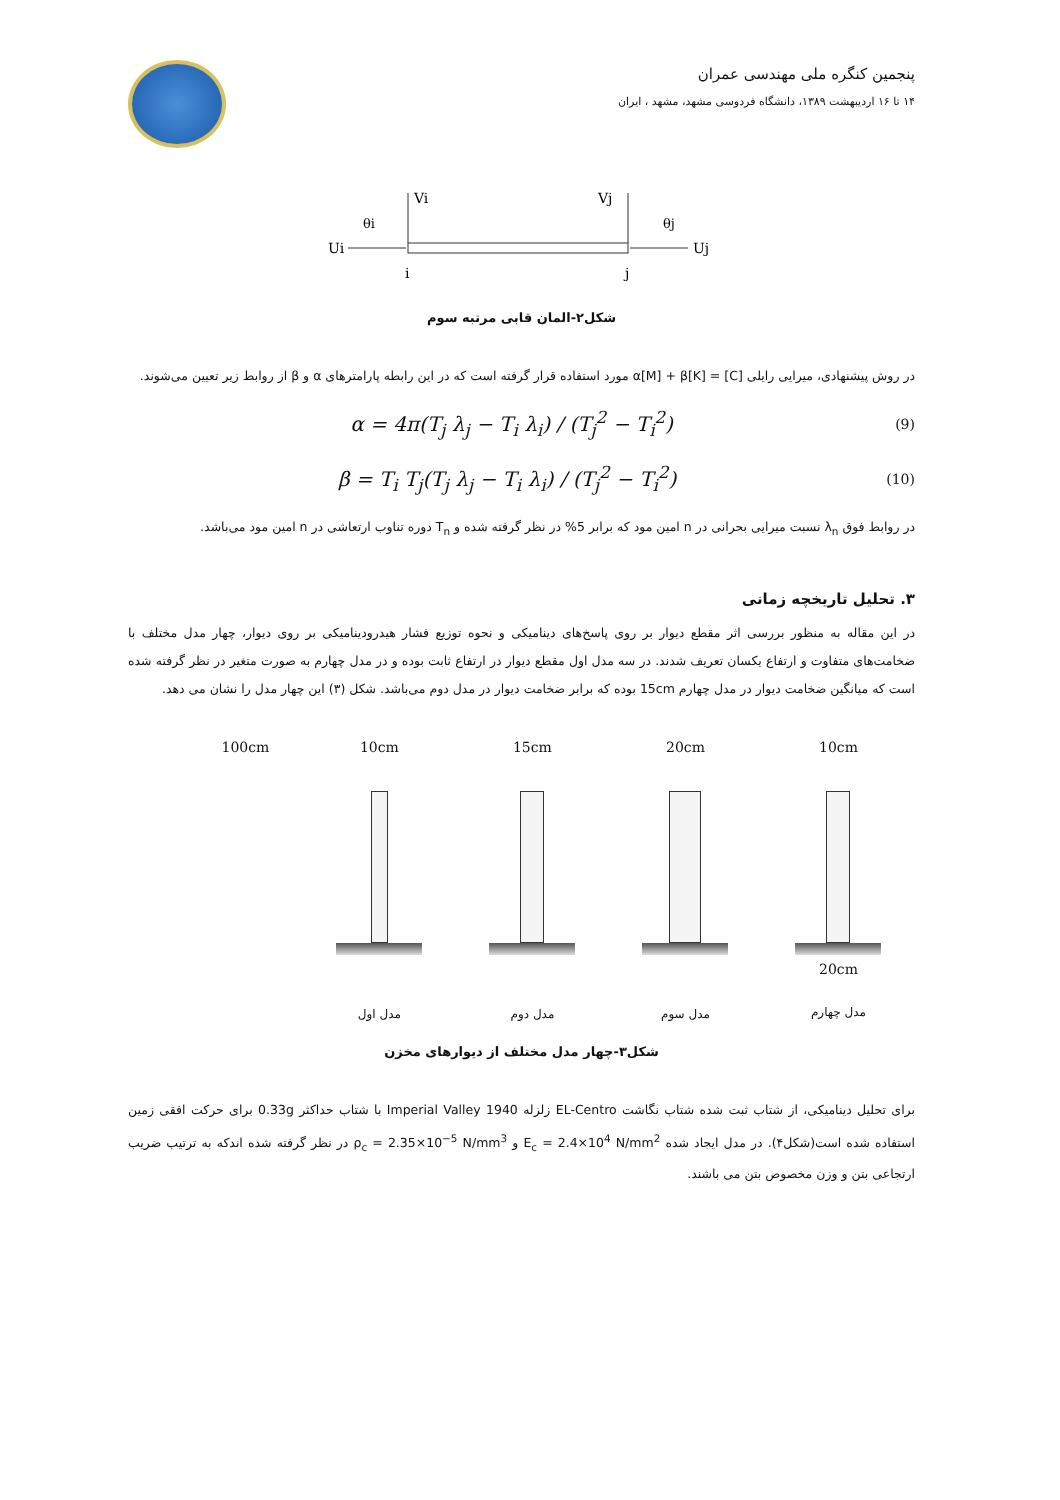پنجمین کنگره ملی مهندسی عمران
۱۴ تا ۱۶ اردیبهشت ۱۳۸۹، دانشگاه فردوسی مشهد، مشهد ، ایران
Vi
Vj
θi
θj
Ui
Uj
i
j
شکل۲-المان قابی مرتبه سوم
در روش پیشنهادی، میرایی رایلی [C] = α[M] + β[K] مورد استفاده قرار گرفته است که در این رابطه پارامترهای α و β از روابط زیر تعیین می‌شوند.
α = 4π(T<sub>j</sub> λ<sub>j</sub> − T<sub>i</sub> λ<sub>i</sub>) / (T<sub>j</sub><sup>2</sup> − T<sub>i</sub><sup>2</sup>) (9)
β = T<sub>i</sub> T<sub>j</sub>(T<sub>j</sub> λ<sub>j</sub> − T<sub>i</sub> λ<sub>i</sub>) / (T<sub>j</sub><sup>2</sup> − T<sub>i</sub><sup>2</sup>) (10)
در روابط فوق λ<sub>n</sub> نسبت میرایی بحرانی در n امین مود که برابر 5% در نظر گرفته شده و T<sub>n</sub> دوره تناوب ارتعاشی در n امین مود می‌باشد.
۳. تحلیل تاریخچه زمانی
در این مقاله به منظور بررسی اثر مقطع دیوار بر روی پاسخ‌های دینامیکی و نحوه توزیع فشار هیدرودینامیکی بر روی دیوار، چهار مدل مختلف با ضخامت‌های متفاوت و ارتفاع یکسان تعریف شدند. در سه مدل اول مقطع دیوار در ارتفاع ثابت بوده و در مدل چهارم به صورت متغیر در نظر گرفته شده است که میانگین ضخامت دیوار در مدل چهارم 15cm بوده که برابر ضخامت دیوار در مدل دوم می‌باشد. شکل (۳) این چهار مدل را نشان می دهد.
100cm 10cm
مدل اول
15cm
مدل دوم
20cm
مدل سوم
10cm
20cm
مدل چهارم
شکل۳-چهار مدل مختلف از دیوارهای مخزن
برای تحلیل دینامیکی، از شتاب ثبت شده شتاب نگاشت EL-Centro زلزله Imperial Valley 1940 با شتاب حداکثر 0.33g برای حرکت افقی زمین استفاده شده است(شکل۴). در مدل ایجاد شده E<sub>c</sub> = 2.4×10<sup>4</sup> N/mm<sup>2</sup> و ρ<sub>c</sub> = 2.35×10<sup>−5</sup> N/mm<sup>3</sup> در نظر گرفته شده اندکه به ترتیب ضریب ارتجاعی بتن و وزن مخصوص بتن می باشند.